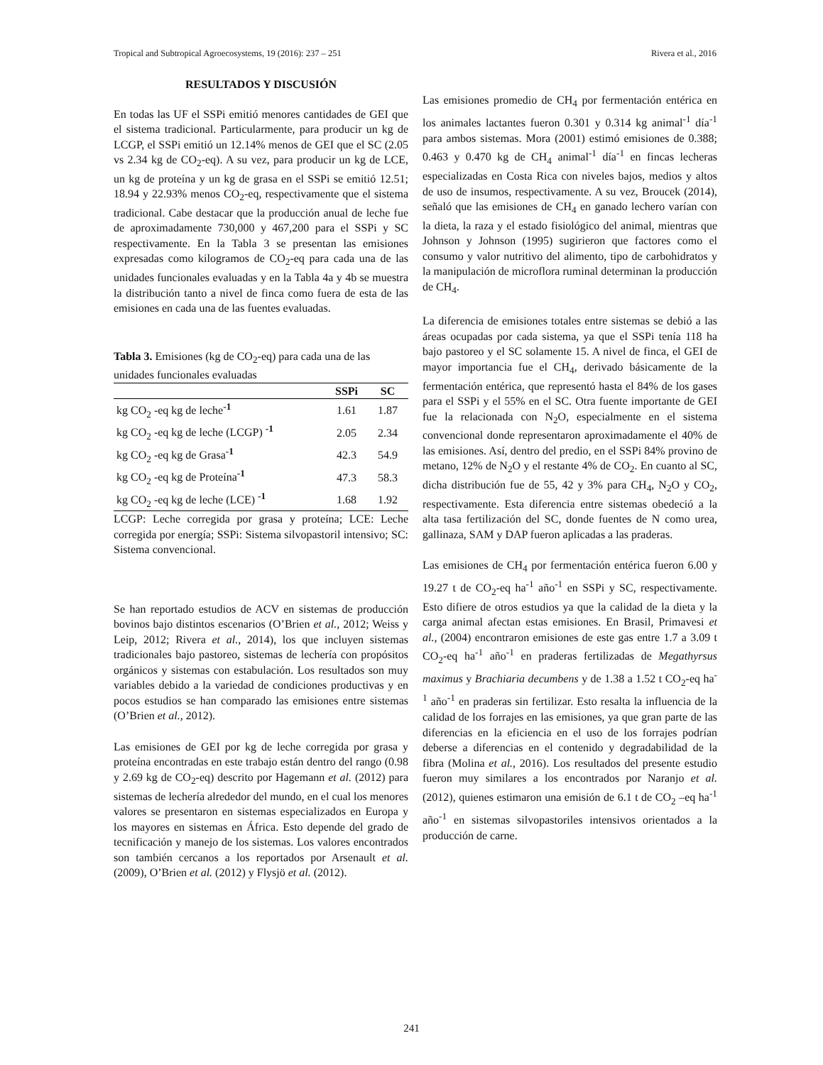Tropical and Subtropical Agroecosystems, 19 (2016): 237 – 251 Rivera et al., 2016
RESULTADOS Y DISCUSIÓN
En todas las UF el SSPi emitió menores cantidades de GEI que el sistema tradicional. Particularmente, para producir un kg de LCGP, el SSPi emitió un 12.14% menos de GEI que el SC (2.05 vs 2.34 kg de CO<sub>2</sub>-eq). A su vez, para producir un kg de LCE, un kg de proteína y un kg de grasa en el SSPi se emitió 12.51; 18.94 y 22.93% menos CO<sub>2</sub>-eq, respectivamente que el sistema tradicional. Cabe destacar que la producción anual de leche fue de aproximadamente 730,000 y 467,200 para el SSPi y SC respectivamente. En la Tabla 3 se presentan las emisiones expresadas como kilogramos de CO<sub>2</sub>-eq para cada una de las unidades funcionales evaluadas y en la Tabla 4a y 4b se muestra la distribución tanto a nivel de finca como fuera de esta de las emisiones en cada una de las fuentes evaluadas.
Tabla 3. Emisiones (kg de CO<sub>2</sub>-eq) para cada una de las unidades funcionales evaluadas
| | SSPi | SC |
| --- | --- | --- |
| kg CO<sub>2</sub> -eq kg de leche<sup>-1</sup> | 1.61 | 1.87 |
| kg CO<sub>2</sub> -eq kg de leche (LCGP) <sup>-1</sup> | 2.05 | 2.34 |
| kg CO<sub>2</sub> -eq kg de Grasa<sup>-1</sup> | 42.3 | 54.9 |
| kg CO<sub>2</sub> -eq kg de Proteína<sup>-1</sup> | 47.3 | 58.3 |
| kg CO<sub>2</sub> -eq kg de leche (LCE) <sup>-1</sup> | 1.68 | 1.92 |
LCGP: Leche corregida por grasa y proteína; LCE: Leche corregida por energía; SSPi: Sistema silvopastoril intensivo; SC: Sistema convencional.
Se han reportado estudios de ACV en sistemas de producción bovinos bajo distintos escenarios (O’Brien et al., 2012; Weiss y Leip, 2012; Rivera et al., 2014), los que incluyen sistemas tradicionales bajo pastoreo, sistemas de lechería con propósitos orgánicos y sistemas con estabulación. Los resultados son muy variables debido a la variedad de condiciones productivas y en pocos estudios se han comparado las emisiones entre sistemas (O’Brien et al., 2012).
Las emisiones de GEI por kg de leche corregida por grasa y proteína encontradas en este trabajo están dentro del rango (0.98 y 2.69 kg de CO<sub>2</sub>-eq) descrito por Hagemann et al. (2012) para sistemas de lechería alrededor del mundo, en el cual los menores valores se presentaron en sistemas especializados en Europa y los mayores en sistemas en África. Esto depende del grado de tecnificación y manejo de los sistemas. Los valores encontrados son también cercanos a los reportados por Arsenault et al. (2009), O’Brien et al. (2012) y Flysjö et al. (2012).
Las emisiones promedio de CH<sub>4</sub> por fermentación entérica en los animales lactantes fueron 0.301 y 0.314 kg animal<sup>-1</sup> día<sup>-1</sup> para ambos sistemas. Mora (2001) estimó emisiones de 0.388; 0.463 y 0.470 kg de CH<sub>4</sub> animal<sup>-1</sup> día<sup>-1</sup> en fincas lecheras especializadas en Costa Rica con niveles bajos, medios y altos de uso de insumos, respectivamente. A su vez, Broucek (2014), señaló que las emisiones de CH<sub>4</sub> en ganado lechero varían con la dieta, la raza y el estado fisiológico del animal, mientras que Johnson y Johnson (1995) sugirieron que factores como el consumo y valor nutritivo del alimento, tipo de carbohidratos y la manipulación de microflora ruminal determinan la producción de CH<sub>4</sub>.
La diferencia de emisiones totales entre sistemas se debió a las áreas ocupadas por cada sistema, ya que el SSPi tenía 118 ha bajo pastoreo y el SC solamente 15. A nivel de finca, el GEI de mayor importancia fue el CH<sub>4</sub>, derivado básicamente de la fermentación entérica, que representó hasta el 84% de los gases para el SSPi y el 55% en el SC. Otra fuente importante de GEI fue la relacionada con N<sub>2</sub>O, especialmente en el sistema convencional donde representaron aproximadamente el 40% de las emisiones. Así, dentro del predio, en el SSPi 84% provino de metano, 12% de N<sub>2</sub>O y el restante 4% de CO<sub>2</sub>. En cuanto al SC, dicha distribución fue de 55, 42 y 3% para CH<sub>4</sub>, N<sub>2</sub>O y CO<sub>2</sub>, respectivamente. Esta diferencia entre sistemas obedeció a la alta tasa fertilización del SC, donde fuentes de N como urea, gallinaza, SAM y DAP fueron aplicadas a las praderas.
Las emisiones de CH<sub>4</sub> por fermentación entérica fueron 6.00 y 19.27 t de CO<sub>2</sub>-eq ha<sup>-1</sup> año<sup>-1</sup> en SSPi y SC, respectivamente. Esto difiere de otros estudios ya que la calidad de la dieta y la carga animal afectan estas emisiones. En Brasil, Primavesi et al., (2004) encontraron emisiones de este gas entre 1.7 a 3.09 t CO<sub>2</sub>-eq ha<sup>-1</sup> año<sup>-1</sup> en praderas fertilizadas de Megathyrsus maximus y Brachiaria decumbens y de 1.38 a 1.52 t CO<sub>2</sub>-eq ha<sup>-1</sup> año<sup>-1</sup> en praderas sin fertilizar. Esto resalta la influencia de la calidad de los forrajes en las emisiones, ya que gran parte de las diferencias en la eficiencia en el uso de los forrajes podrían deberse a diferencias en el contenido y degradabilidad de la fibra (Molina et al., 2016). Los resultados del presente estudio fueron muy similares a los encontrados por Naranjo et al. (2012), quienes estimaron una emisión de 6.1 t de CO<sub>2</sub> –eq ha<sup>-1</sup> año<sup>-1</sup> en sistemas silvopastoriles intensivos orientados a la producción de carne.
241